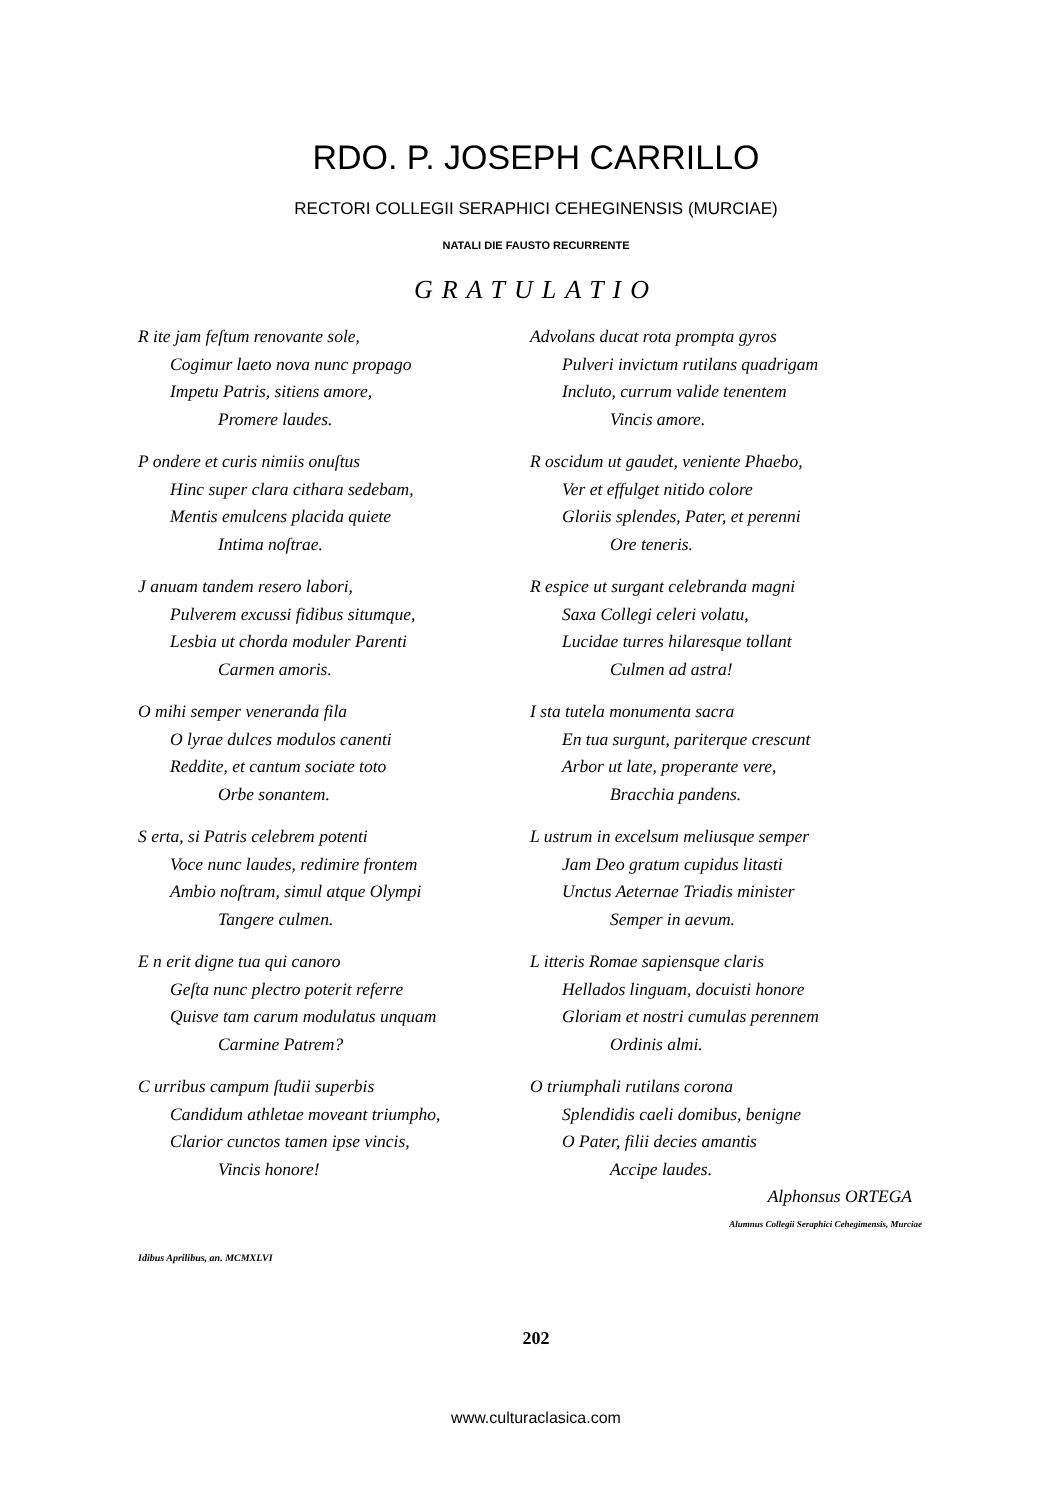RDO. P. JOSEPH CARRILLO
RECTORI COLLEGII SERAPHICI CEHEGINENSIS (MURCIAE)
NATALI DIE FAUSTO RECURRENTE
GRATULATIO
R ite jam feſtum renovante sole,
Cogimur laeto nova nunc propago
Impetu Patris, sitiens amore,
Promere laudes.
P ondere et curis nimiis onuſtus
Hinc super clara cithara sedebam,
Mentis emulcens placida quiete
Intima noſtrae.
J anuam tandem resero labori,
Pulverem excussi fidibus situmque,
Lesbia ut chorda moduler Parenti
Carmen amoris.
O mihi semper veneranda fila
O lyrae dulces modulos canenti
Reddite, et cantum sociate toto
Orbe sonantem.
S erta, si Patris celebrem potenti
Voce nunc laudes, redimire frontem
Ambio noſtram, simul atque Olympi
Tangere culmen.
E n erit digne tua qui canoro
Geſta nunc plectro poterit referre
Quisve tam carum modulatus unquam
Carmine Patrem?
C urribus campum ſtudii superbis
Candidum athletae moveant triumpho,
Clarior cunctos tamen ipse vincis,
Vincis honore!
Advolans ducat rota prompta gyros
Pulveri invictum rutilans quadrigam
Incluto, currum valide tenentem
Vincis amore.
R oscidum ut gaudet, veniente Phaebo,
Ver et effulget nitido colore
Gloriis splendes, Pater, et perenni
Ore teneris.
R espice ut surgant celebranda magni
Saxa Collegi celeri volatu,
Lucidae turres hilaresque tollant
Culmen ad astra!
I sta tutela monumenta sacra
En tua surgunt, pariterque crescunt
Arbor ut late, properante vere,
Bracchia pandens.
L ustrum in excelsum meliusque semper
Jam Deo gratum cupidus litasti
Unctus Aeternae Triadis minister
Semper in aevum.
L itteris Romae sapiensque claris
Hellados linguam, docuisti honore
Gloriam et nostri cumulas perennem
Ordinis almi.
O triumphali rutilans corona
Splendidis caeli domibus, benigne
O Pater, filii decies amantis
Accipe laudes.
Alphonsus ORTEGA
Alumnus Collegii Seraphici Cehegimensis, Murciae
Idibus Aprilibus, an. MCMXLVI
202
www.culturaclasica.com